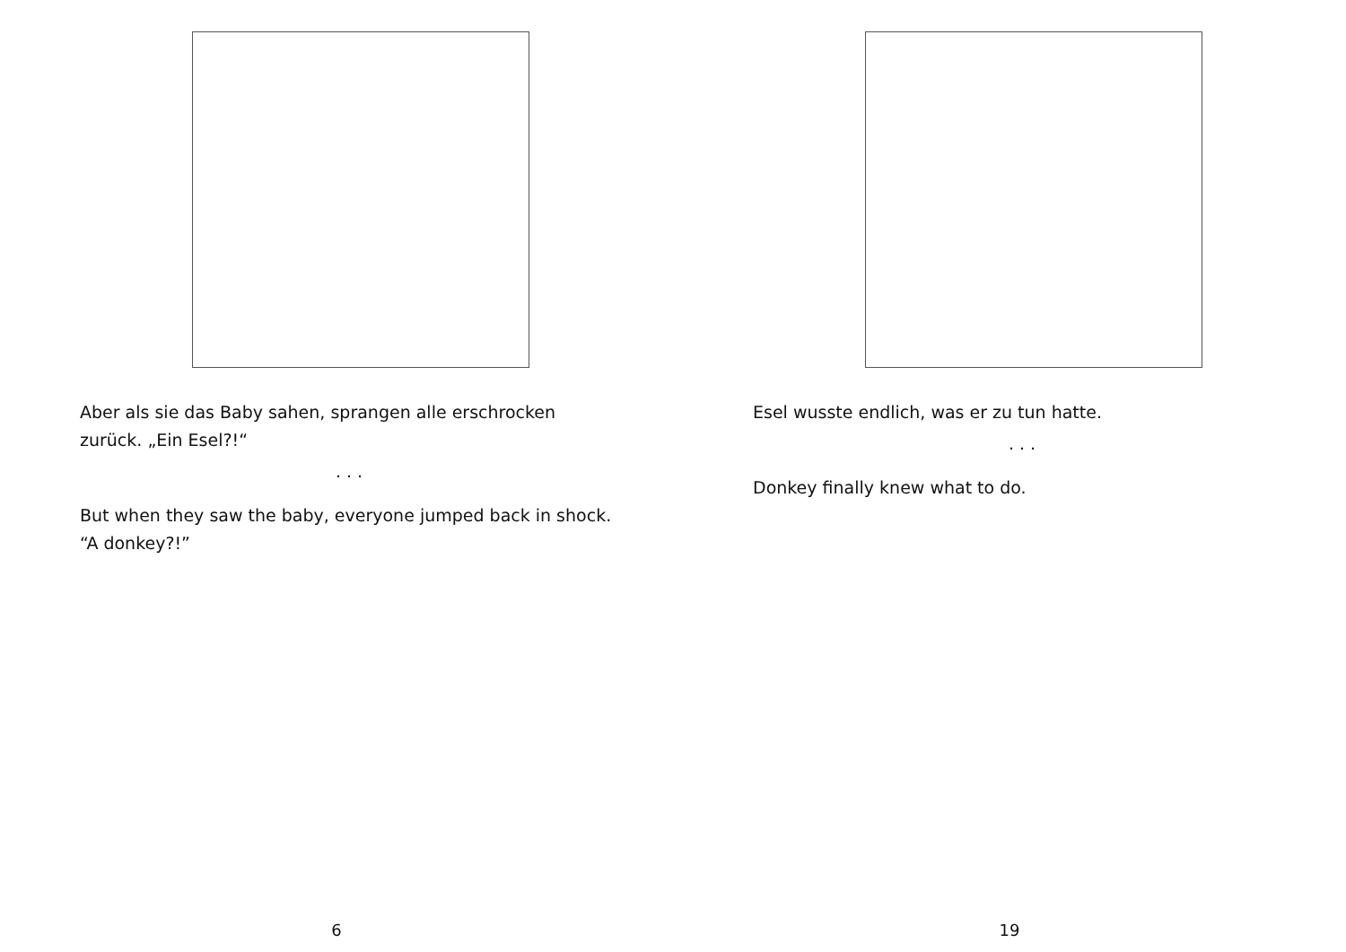Aber als sie das Baby sahen, sprangen alle erschrocken zurück. „Ein Esel?!“
. . .
But when they saw the baby, everyone jumped back in shock. “A donkey?!”
6
Esel wusste endlich, was er zu tun hatte.
. . .
Donkey finally knew what to do.
19